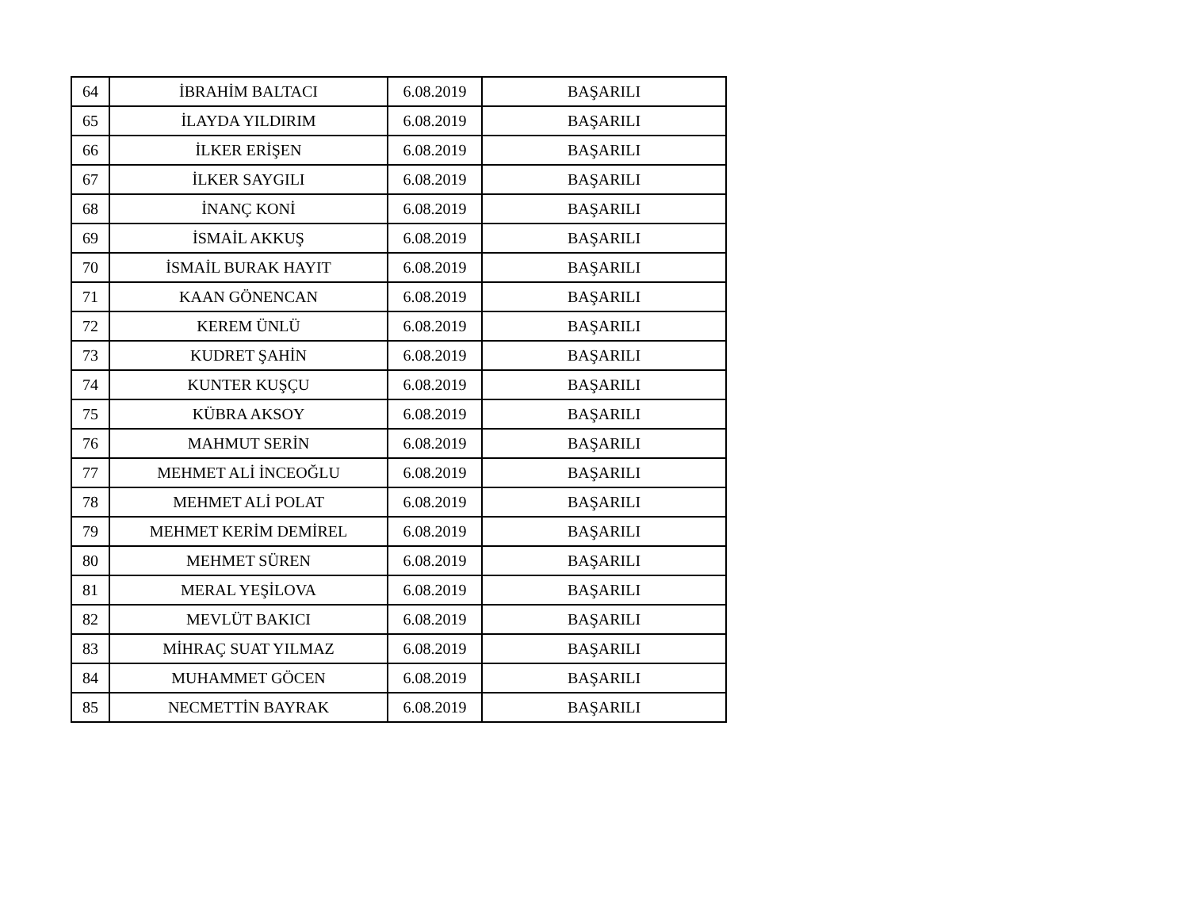| 64 | İBRAHİM BALTACI | 6.08.2019 | BAŞARILI |
| 65 | İLAYDA YILDIRIM | 6.08.2019 | BAŞARILI |
| 66 | İLKER ERİŞEN | 6.08.2019 | BAŞARILI |
| 67 | İLKER SAYGILI | 6.08.2019 | BAŞARILI |
| 68 | İNANÇ KONİ | 6.08.2019 | BAŞARILI |
| 69 | İSMAİL AKKUŞ | 6.08.2019 | BAŞARILI |
| 70 | İSMAİL BURAK HAYIT | 6.08.2019 | BAŞARILI |
| 71 | KAAN GÖNENCAN | 6.08.2019 | BAŞARILI |
| 72 | KEREM ÜNLÜ | 6.08.2019 | BAŞARILI |
| 73 | KUDRET ŞAHİN | 6.08.2019 | BAŞARILI |
| 74 | KUNTER KUŞÇU | 6.08.2019 | BAŞARILI |
| 75 | KÜBRA AKSOY | 6.08.2019 | BAŞARILI |
| 76 | MAHMUT SERİN | 6.08.2019 | BAŞARILI |
| 77 | MEHMET ALİ İNCEOĞLU | 6.08.2019 | BAŞARILI |
| 78 | MEHMET ALİ POLAT | 6.08.2019 | BAŞARILI |
| 79 | MEHMET KERİM DEMİREL | 6.08.2019 | BAŞARILI |
| 80 | MEHMET SÜREN | 6.08.2019 | BAŞARILI |
| 81 | MERAL YEŞİLOVA | 6.08.2019 | BAŞARILI |
| 82 | MEVLÜT BAKICI | 6.08.2019 | BAŞARILI |
| 83 | MİHRAÇ SUAT YILMAZ | 6.08.2019 | BAŞARILI |
| 84 | MUHAMMET GÖCEN | 6.08.2019 | BAŞARILI |
| 85 | NECMETTİN BAYRAK | 6.08.2019 | BAŞARILI |